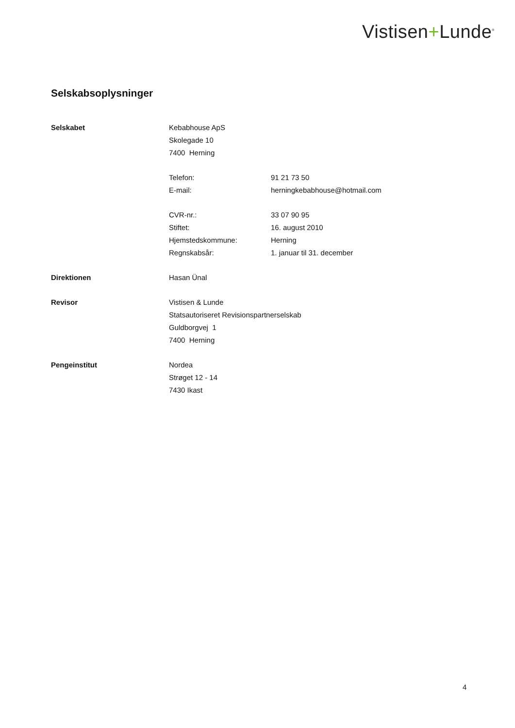Vistisen+Lunde<sup>®</sup>
Selskabsoplysninger
Selskabet Kebabhouse ApS
Skolegade 10
7400 Herning
Telefon:
E-mail:
91 21 73 50
herningkebabhouse@hotmail.com
CVR-nr.:
Stiftet:
Hjemstedskommune:
Regnskabsår:
33 07 90 95
16. august 2010
Herning
1. januar til 31. december
Direktionen Hasan Ünal
Revisor Vistisen & Lunde
Statsautoriseret Revisionspartnerselskab
Guldborgvej 1
7400 Herning
Pengeinstitut Nordea
Strøget 12 - 14
7430 Ikast
4